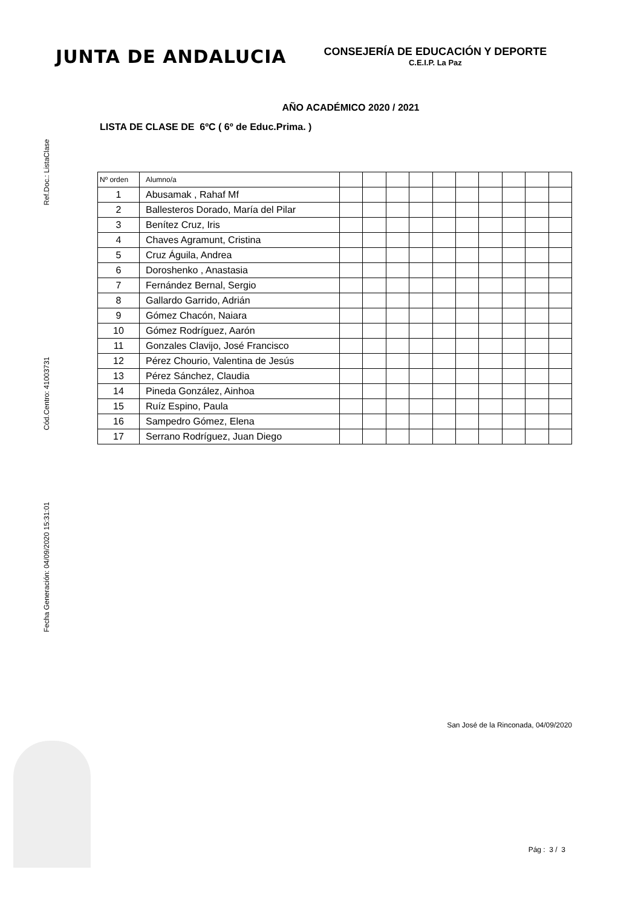JUNTA DE ANDALUCIA
CONSEJERÍA DE EDUCACIÓN Y DEPORTE
C.E.I.P. La Paz
AÑO ACADÉMICO 2020 / 2021
LISTA DE CLASE DE 6ºC ( 6º de Educ.Prima. )
Ref.Doc.: ListaClase
Cód.Centro: 41003731
Fecha Generación: 04/09/2020 15:31:01
| Nº orden | Alumno/a | | | | | | | | | | |
| --- | --- | --- | --- | --- | --- | --- | --- | --- | --- | --- | --- |
| 1 | Abusamak , Rahaf Mf | | | | | | | | | | |
| 2 | Ballesteros Dorado, María del Pilar | | | | | | | | | | |
| 3 | Benítez Cruz, Iris | | | | | | | | | | |
| 4 | Chaves Agramunt, Cristina | | | | | | | | | | |
| 5 | Cruz Águila, Andrea | | | | | | | | | | |
| 6 | Doroshenko , Anastasia | | | | | | | | | | |
| 7 | Fernández Bernal, Sergio | | | | | | | | | | |
| 8 | Gallardo Garrido, Adrián | | | | | | | | | | |
| 9 | Gómez Chacón, Naiara | | | | | | | | | | |
| 10 | Gómez Rodríguez, Aarón | | | | | | | | | | |
| 11 | Gonzales Clavijo, José Francisco | | | | | | | | | | |
| 12 | Pérez Chourio, Valentina de Jesús | | | | | | | | | | |
| 13 | Pérez Sánchez, Claudia | | | | | | | | | | |
| 14 | Pineda González, Ainhoa | | | | | | | | | | |
| 15 | Ruíz Espino, Paula | | | | | | | | | | |
| 16 | Sampedro Gómez, Elena | | | | | | | | | | |
| 17 | Serrano Rodríguez, Juan Diego | | | | | | | | | | |
San José de la Rinconada, 04/09/2020
Pág : 3 / 3